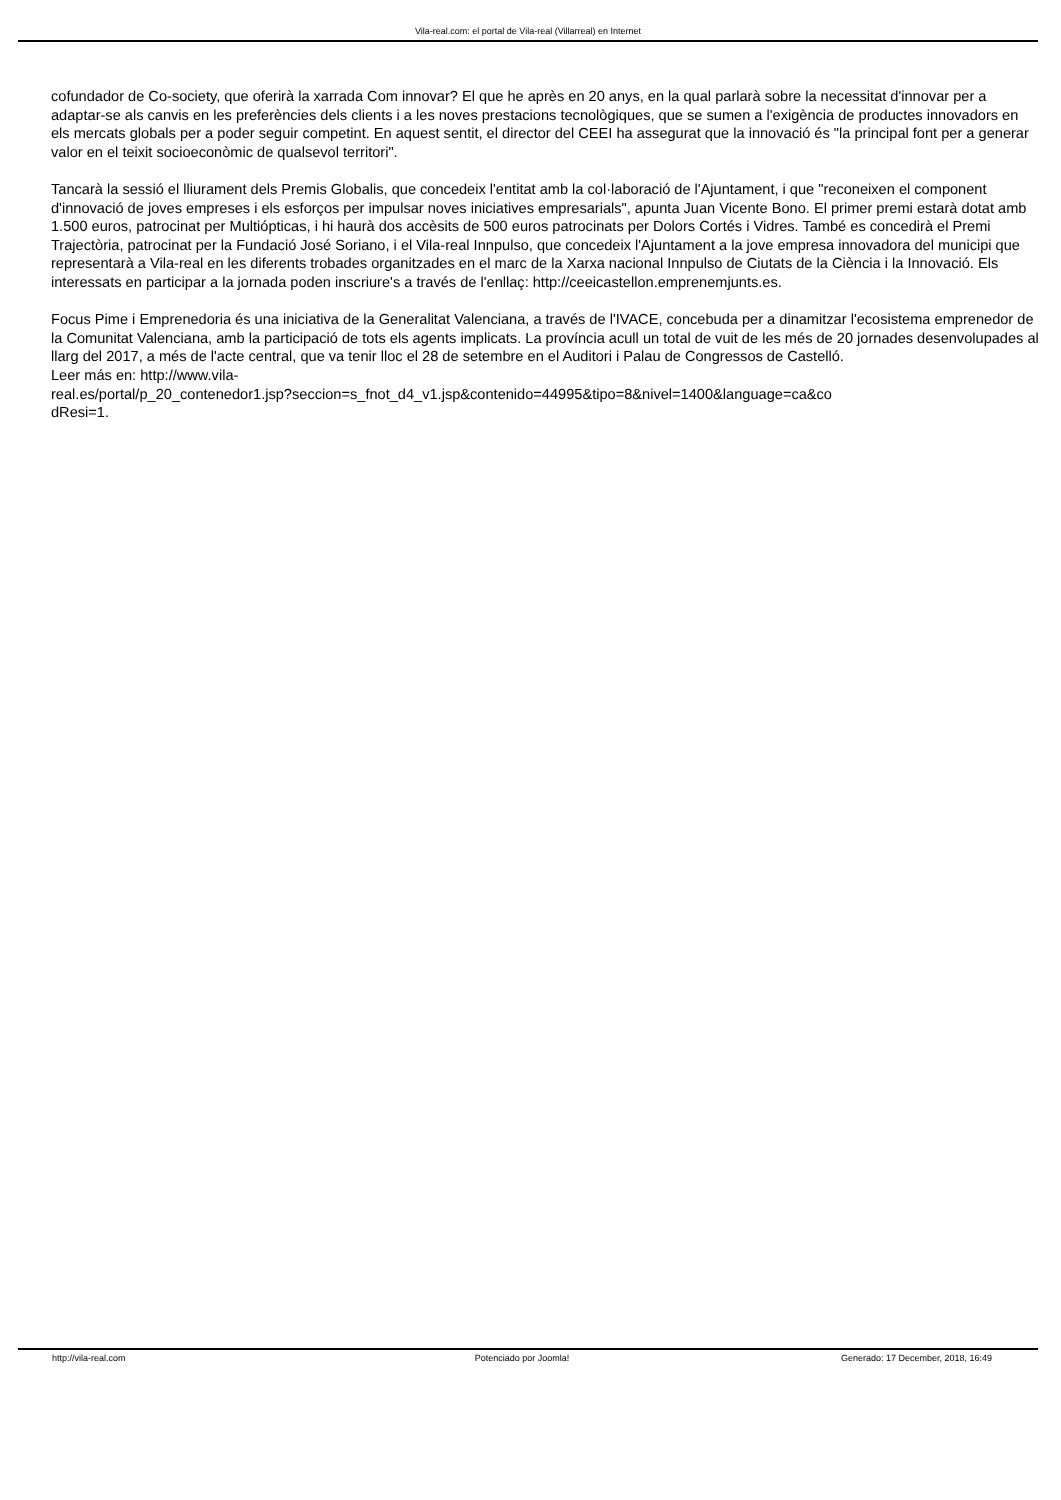Vila-real.com: el portal de Vila-real (Villarreal) en Internet
cofundador de Co-society, que oferirà la xarrada Com innovar? El que he après en 20 anys, en la qual parlarà sobre la necessitat d'innovar per a adaptar-se als canvis en les preferències dels clients i a les noves prestacions tecnològiques, que se sumen a l'exigència de productes innovadors en els mercats globals per a poder seguir competint. En aquest sentit, el director del CEEI ha assegurat que la innovació és "la principal font per a generar valor en el teixit socioeconòmic de qualsevol territori".
Tancarà la sessió el lliurament dels Premis Globalis, que concedeix l'entitat amb la col·laboració de l'Ajuntament, i que "reconeixen el component d'innovació de joves empreses i els esforços per impulsar noves iniciatives empresarials", apunta Juan Vicente Bono. El primer premi estarà dotat amb 1.500 euros, patrocinat per Multiópticas, i hi haurà dos accèsits de 500 euros patrocinats per Dolors Cortés i Vidres. També es concedirà el Premi Trajectòria, patrocinat per la Fundació José Soriano, i el Vila-real Innpulso, que concedeix l'Ajuntament a la jove empresa innovadora del municipi que representarà a Vila-real en les diferents trobades organitzades en el marc de la Xarxa nacional Innpulso de Ciutats de la Ciència i la Innovació. Els interessats en participar a la jornada poden inscriure's a través de l'enllaç: http://ceeicastellon.emprenemjunts.es.
Focus Pime i Emprenedoria és una iniciativa de la Generalitat Valenciana, a través de l'IVACE, concebuda per a dinamitzar l'ecosistema emprenedor de la Comunitat Valenciana, amb la participació de tots els agents implicats. La província acull un total de vuit de les més de 20 jornades desenvolupades al llarg del 2017, a més de l'acte central, que va tenir lloc el 28 de setembre en el Auditori i Palau de Congressos de Castelló.
Leer más en: http://www.vila-
real.es/portal/p_20_contenedor1.jsp?seccion=s_fnot_d4_v1.jsp&contenido=44995&tipo=8&nivel=1400&language=ca&co
dResi=1.
http://vila-real.com Potenciado por Joomla! Generado: 17 December, 2018, 16:49